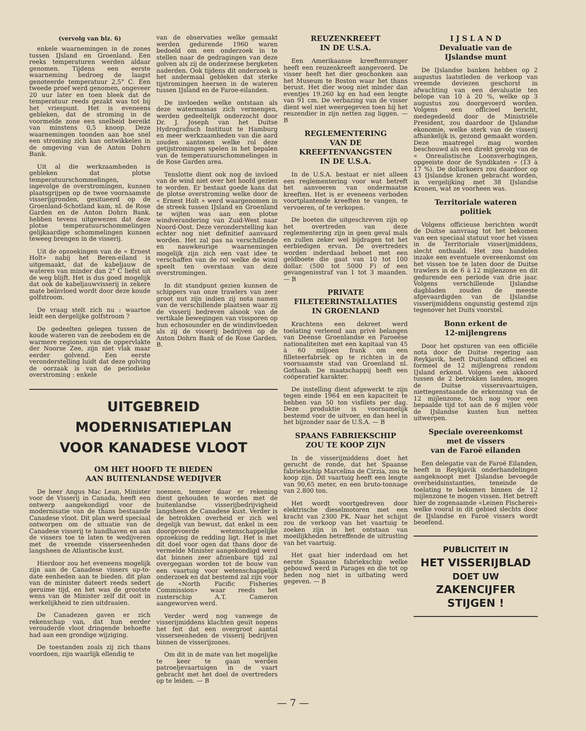(vervolg van blz. 6)
enkele waarnemingen in de zones tussen IJsland en Groenland. Een reeks temperaturen werden aldaar genomen. Tijdens een eerste waarneming bedroeg de laagst genoteerde temperatuur 2,5° C. Een tweede proef werd genomen, ongeveer 20 uur later en toen bleek dat de temperatuur reeds gezakt was tot bij het vriespunt. Het is eveneens gebleken, dat de stroming in de voormelde zone een snelheid bereikt van minstens 0,5 knoop. Deze waarnemingen toonden aan hoe snel een stroming zich kan ontwikkelen in de omgeving van de Anton Dohrn Bank.
Uit al die werkzaamheden is gebleken dat plotse temperatuurschommelingen, ingevolge de overstromingen, kunnen plaatsgrijpen op de twee voornaamste visserijgronden, gesitueerd op de Groenland-Schotland kam, nl. de Rose Garden en de Anton Dohrn Bank. hebben tevens uitgewezen dat deze plotse temperatuurschommelingen gelijkaardige schommelingen kunnen teweeg brengen in de visserij.
Uit de opzoekingen van de « Ernest Holt» nabij het Beren-eiland is uitgemaakt, dat de kabeljauw de wateren van minder dan 2° C liefst uit de weg blijft. Het is dus goed mogelijk dat ook de kabeljauwvisserij in zekere mate beïnvloed wordt door deze koude golfstroom.
De vraag stelt zich nu : waartoe leidt een dergelijke golfstroom ?
De gedeelten gelegen tussen de koude wateren van de zeebodem en de warmere regionen van de oppervlakte der Noorse Zee, zijn niet vlak maar eerder golvend. Een eerste veronderstelling luidt dat deze golving de oorzaak is van de periodieke overstroming : enkele
van de observaties welke gemaakt werden gedurende 1960 waren bedoeld om een onderzoek in te stellen naar de gedragingen van deze golven als zij de onderzeese bergketen naderden. Ook tijdens dit onderzoek is het andermaal gebleken dat sterke tijstromingen heersen in de wateren tussen IJsland en de Faroe-eilanden.
De invloeden welke ontstaan als deze watermassas zich vermengen, werden gedeeltelijk onderzocht door Dr. J. Joseph van het Duitse Hydrografisch Instituut te Hamburg en meer werkzaamheden van die aard zouden aantonen welke rol deze getijstromingen spelen in het bepalen van de temperatuurschommelingen in de Rose Garden area.
Tenslotte dient ook nog de invloed van de wind niet over het hoofd gezien te worden. Er bestaat goede kans dat de plotse overstroming welke door de « Ernest Holt » werd waargenomen in de streek tussen IJsland en Groenland te wijten was aan een plotse windverandering van Zuid-West naar Noord-Oost. Deze veronderstelling kan echter nog niet definitief aanvaard worden. Het zal pas na verschillende en nauwkeurige waarnemingen mogelijk zijn zich een vast idee te verschaffen van de rol welke de wind speelt ten overstaan van deze overstromingen.
In dit standpunt gezien kunnen de schippers van onze trawlers van zeer groot nut zijn indien zij nota namen van de verschillende plaatsen waar zij de visserij bedreven alsook van de vertikale bewegingen van vissporen op hun echosounder en de windinvloeden als zij de visserij bedrijven op de Anton Dohrn Bank of de Rose Garden. B.
UITGEBREID
MODERNISATIEPLAN
VOOR KANADESE VLOOT
OM HET HOOFD TE BIEDEN
AAN BUITENLANDSE WEDIJVER
De heer Angus Mac Lean, Minister voor de Visserij in Canada, heeft een ontwerp aangekondigd voor de modernisatie van de thans bestaande Canadese vloot. Dit plan werd speciaal ontworpen om de situatie van de Canadese visserij te handhaven en aan de vissers toe te laten te wedijveren met de vreemde visserseenheden langsheen de Atlantische kust.
Hierdoor zou het eveneens mogelijk zijn aan de Canadese vissers up-to-date eenheden aan te bieden. dit plan van de minister dateert reeds sedert geruime tijd, en het was de grootste wens van de Minister zelf dit ooit in werkelijkheid te zien uitdraaien.
De Canadezen gaven er zich rekenschap van, dat hun eerder verouderde vloot dringende behoefte had aan een grondige wijziging.
De toestanden zoals zij zich thans voordoen, zijn waarlijk ellendig te
noemen, temeer daar er rekening dient gehouden te worden met de buitenlandse visserijbedrijvigheid langsheen de Canadese kust. Verder is de betrokken overheid er zich wel degelijk van bewust, dat enkel in een doorgevoerde wetenschappelijke opzoeking de redding ligt. Het is met dit doel voor ogen dat thans door de vermelde Minister aangekondigd werd dat binnen zeer afzienbare tijd zal overgegaan worden tot de bouw van een vaartuig voor wetenschappelijk onderzoek en dat bestemd zal zijn voor de «North Pacific Fisheries Commission» waar reeds het zusterschip A.T. Cameron aangeworven werd.
Verder werd nog vanwege de visserijmiddens klachten geuit nopens het feit dat een overgroot aantal visserseenheden de visserij bedrijven binnen de visserijzones.
Om dit in de mate van het mogelijke te keer te gaan werden patroeljevaartuigen in de vaart gebracht met het doel de overtreders op te leiden. — B
REUZENKREEFT
IN DE U.S.A.
Een Amerikaanse kreeftenvanger heeft een reuzenkreeft aangevoerd. De visser heeft het dier geschonken aan het Museum te Boston waar het thans berust. Het dier woog niet minder dan eventjes 19.260 kg en had een lengte van 91 cm. De verbazing van de visser dient wel niet weergegeven toen hij het reuzendier in zijn netten zag liggen. — B
REGLEMENTERING
VAN DE
KREEFTENVANGSTEN
IN DE U.S.A.
In de U.S.A. bestaat er niet alleen een reglementering voor wat betreft het aanvoeren van ondermaatse kreeften. Het is er eveneens verboden voortplantende kreeften te vangen, te vervoeren, of te verkopen.
De boeten die uitgeschreven zijn op het overtreden van deze reglementering zijn in geen geval mals en zullen zeker wel bijdragen tot het eerbiedigen ervan. De overtreders worden inderdaad beboet met een geldboete die gaat van 10 tot 100 dollar. (500 tot 5000 F) of een gevangenisstraf van 1 tot 3 maanden. — B
PRIVATE
FILETEERINSTALLATIES
IN GROENLAND
Krachtens een dekreet werd toelating verleend aan privé belangen van Deense Groenlandse en Faroeëse nationaliteiten met een kapitaal van 45 à 60 miljoen frank om een filleteerfabriek op te richten in de voornaamste stad van Groenland nl. Gothaab. De maatschappij heeft een coöperatief karakter.
De instelling dient afgewerkt te zijn tegen einde 1964 en een kapaciteit te hebben van 50 ton visfilets per dag. Deze produktie is voornamelijk bestemd voor de uitvoer, en dan heel in het bijzonder naar de U.S.A. — B
SPAANS FABRIEKSCHIP
ZOU TE KOOP ZIJN
In de visserijmiddens doet het gerucht de ronde, dat het Spaanse fabriekschip Marcelina de Cirzia, zou te koop zijn. Dit vaartuig heeft een lengte van 90,65 meter, en een bruto-tonnage van 2.800 ton.
Het wordt voortgedreven door elektrische dieselmotoren met een kracht van 2300 PK. Naar het schijnt zou de verkoop van het vaartuig te zoeken zijn in het ontstaan van moeilijkheden betreffende de uitrusting van het vaartuig.
Het gaat hier inderdaad om het eerste Spaanse fabriekschip welke gebouwd werd in Parages en die tot op heden nog niet in uitbating werd gegeven. — B
I J S L A N D
Devaluatie van de
IJslandse munt
De IJslandse banken hebben op 2 augustus laatstleden de verkoop van vreemde deviezen geschorst in afwachting van een devaluatie ten belope van 10 à 20 %, welke op 3 augustus zou doorgevoerd worden. Volgens een officieel bericht, medegedeeld door de Ministriële President, zou daardoor de IJslandse ekonomie, welke sterk van de visserij afhankelijk is, gezond gemaakt worden. Deze maatregel mag worden beschouwd als een direkt gevolg van de « Onrealistische Loonsverhogingen, opgeeiste door de Syndikaten » (13 à 17 %). De dollarkoers zou daardoor op 43 IJslandse kronen gebracht worden, in vergelijking met 38 IJslandse Kronen, wat ze voorheen was.
Territoriale wateren
politiek
Volgens officieuse berichten wordt de Duitse aanvraag tot het bekomen van een speciaal statuut voor het vissen in de Territoriale visserijmiddens, slecht onthaald. Het zou handelen inzake een eventuele overeenkomst om het vissen toe te laten door de Duitse trawlers in de 6 à 12 mijlenzone en dit gedurende een periode van drie jaar. Volgens verschillende IJslandse dagbladen zouden de meeste afgevaardigden van de IJslandse visserijmiddens ongunstig gestemd zijn tegenover het Duits voorstel.
Bonn erkent de
12-mijlengrens
Door het opsturen van een officiële nota door de Duitse regering aan Reykjavik, heeft Duitsland officieel en formeel de 12 mijlengrens rondom IJsland erkend. Volgens een akkoord tussen de 2 betrokken landen, mogen de Duitse vissersvaartuigen, niettegenstaande de erkenning van de 12 mijlenzone, toch nog voor een bepaalde tijd tot aan de 6 mijlen vóór de IJslandse kusten hun netten uitwerpen.
Speciale overeenkomst
met de vissers
van de Faroë eilanden
Een delegatie van de Faroë Eilanden, heeft in Reykjavik onderhandelingen aangeknoopt met IJslandse bevoegde overheidsinstanties, teneinde de toelating te bekomen binnen de 12 mijlenzone te mogen vissen. Het betreft hier de zogenaamde «Leinen Fischerei» welke vooral in dit gebied slechts door de IJslandse en Faroë vissers wordt beoefend.
PUBLICITEIT IN
HET VISSERIJBLAD
DOET UW
ZAKENCIJFER
STIJGEN !
— 7 —